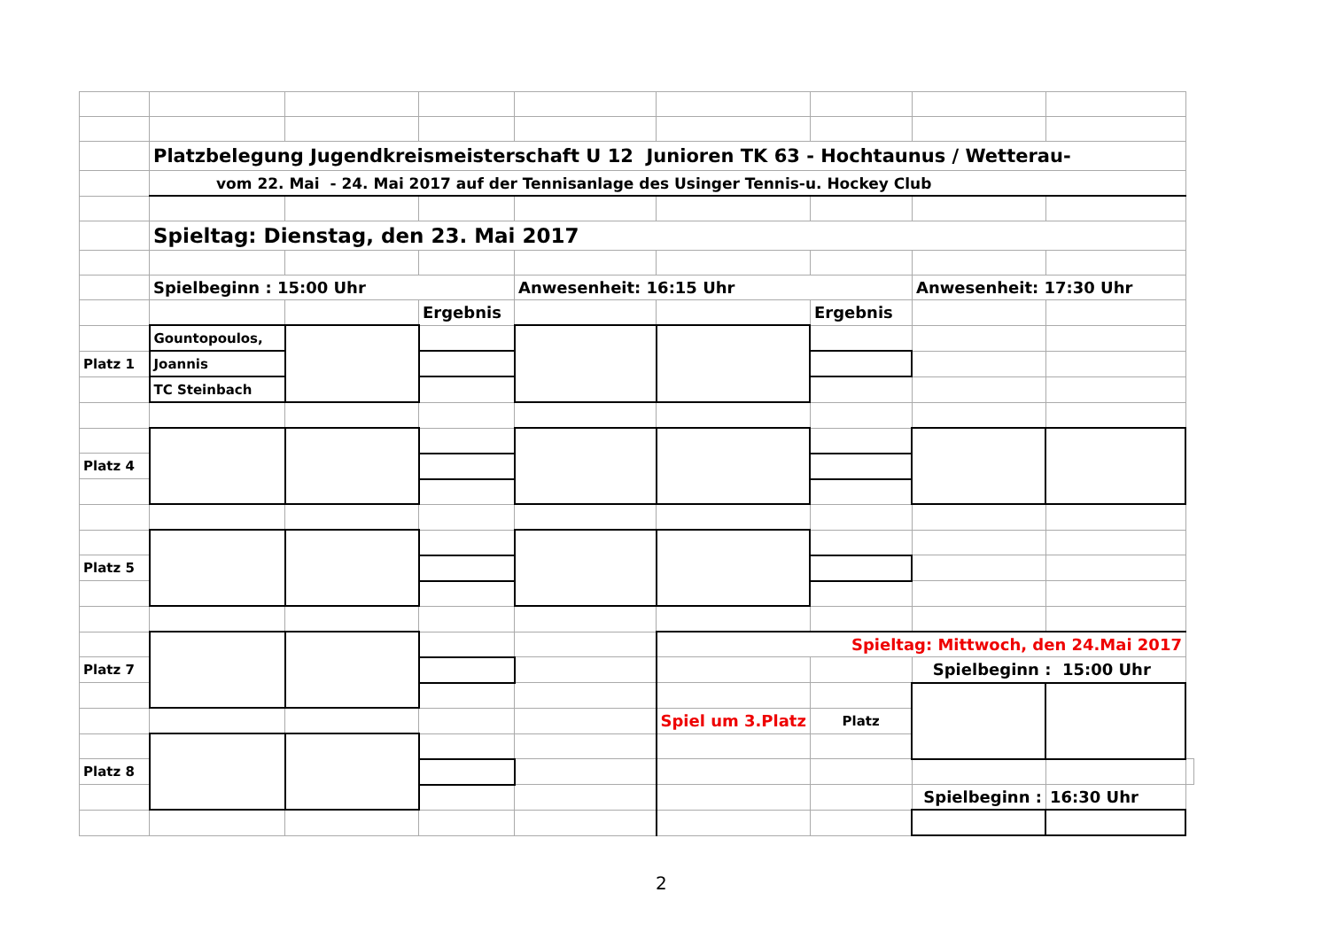| | Platzbelegung Jugendkreismeisterschaft U 12 Junioren TK 63 - Hochtaunus / Wetterau- | | | | | | | | |
| | vom 22. Mai - 24. Mai 2017 auf der Tennisanlage des Usinger Tennis-u. Hockey Club | | | | | | | | |
| | Spieltag: Dienstag, den 23. Mai 2017 | | | | | | | | |
| | Spielbeginn : 15:00 Uhr | | | Anwesenheit: 16:15 Uhr | | | Anwesenheit: 17:30 Uhr | | |
| | | | Ergebnis | | | Ergebnis | | | |
| | Gountopoulos, | | | | | | | | |
| Platz 1 | Joannis | | | | | | | | |
| | TC Steinbach | | | | | | | | |
| Platz 4 | | | | | | | | | |
| Platz 5 | | | | | | | | | |
| | | | | | Spieltag: Mittwoch, den 24.Mai 2017 | | | | |
| Platz 7 | | | | | | | Spielbeginn : 15:00 Uhr | | |
| | | | | | Spiel um 3.Platz | Platz | | | |
| Platz 8 | | | | | | | | | |
| | | | | | | | Spielbeginn : | 16:30 Uhr | |
2